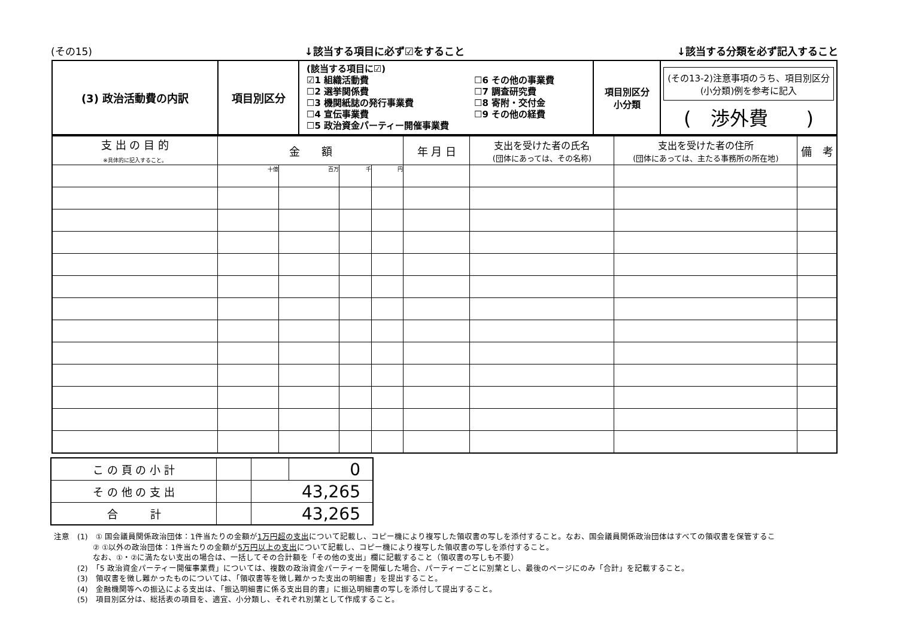(その15) ↓該当する項目に必ず☑をすること ↓該当する分類を必ず記入すること
| (3) 政治活動費の内訳 | 項目別区分 | (該当する項目に☑) ☑1 組織活動費 ☐2 選挙関係費 ☐3 機関紙誌の発行事業費 ☐4 宣伝事業費 ☐5 政治資金パーティー開催事業費 ☐6 その他の事業費 ☐7 調査研究費 ☐8 寄附・交付金 ☐9 その他の経費 | 項目別区分 小分類 | (その13-2)注意事項のうち、項目別区分(小分類)例を参考に記入 ( 渉外費 ) |
| 支 出 の 目 的 ※具体的に記入すること。 | 金 額 | | | | 年 月 日 | 支出を受けた者の氏名 (団体にあっては、その名称) | 支出を受けた者の住所 (団体にあっては、主たる事務所の所在地) | 備 考 |
| | 十億 | 百万 | 千 | 円 | | | | |
| こ の 頁 の 小 計 | | | 0 |
| そ の 他 の 支 出 | | 43,265 | |
| 合 計 | | 43,265 | |
注意　(1)　① 国会議員関係政治団体：1件当たりの金額が1万円超の支出について記載し、コピー機により複写した領収書の写しを添付すること。なお、国会議員関係政治団体はすべての領収書を保管するこ
　　　　　② ①以外の政治団体：1件当たりの金額が5万円以上の支出について記載し、コピー機により複写した領収書の写しを添付すること。
　　　　　なお、①・②に満たない支出の場合は、一括してその合計額を「その他の支出」欄に記載すること（領収書の写しも不要）
　　　(2)　「5 政治資金パーティー開催事業費」については、複数の政治資金パーティーを開催した場合、パーティーごとに別葉とし、最後のページにのみ「合計」を記載すること。
　　　(3)　領収書を徴し難かったものについては、「領収書等を徴し難かった支出の明細書」を提出すること。
　　　(4)　金融機関等への振込による支出は、「振込明細書に係る支出目的書」に振込明細書の写しを添付して提出すること。
　　　(5)　項目別区分は、総括表の項目を、適宜、小分類し、それぞれ別葉として作成すること。